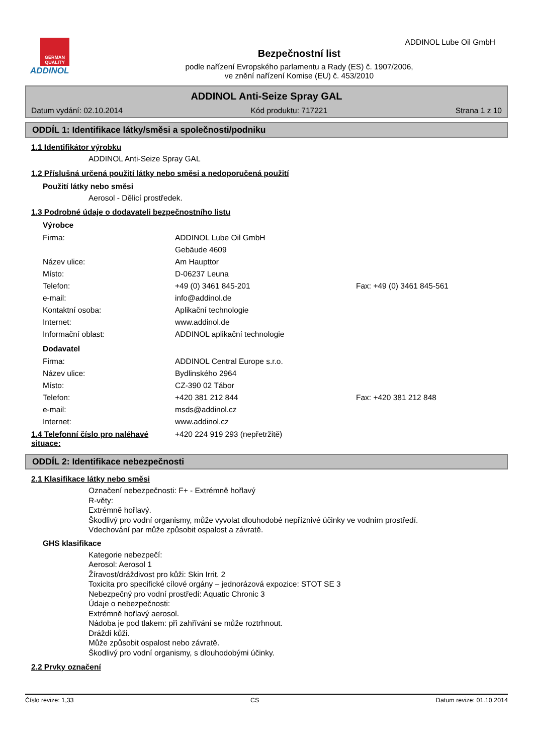GERMAN QUALITY
ADDINOL
Bezpečnostní list
podle nařízení Evropského parlamentu a Rady (ES) č. 1907/2006,
ve znění nařízení Komise (EU) č. 453/2010
ADDINOL Lube Oil GmbH
ADDINOL Anti-Seize Spray GAL
Datum vydání: 02.10.2014 Kód produktu: 717221 Strana 1 z 10
ODDÍL 1: Identifikace látky/směsi a společnosti/podniku
1.1 Identifikátor výrobku
ADDINOL Anti-Seize Spray GAL
1.2 Příslušná určená použití látky nebo směsi a nedoporučená použití
Použití látky nebo směsi
Aerosol - Dělicí prostředek.
1.3 Podrobné údaje o dodavateli bezpečnostního listu
Výrobce
Firma: ADDINOL Lube Oil GmbH
Gebäude 4609
Název ulice: Am Haupttor
Místo: D-06237 Leuna
Telefon: +49 (0) 3461 845-201 Fax: +49 (0) 3461 845-561
e-mail: info@addinol.de
Kontaktní osoba: Aplikační technologie
Internet: www.addinol.de
Informační oblast: ADDINOL aplikační technologie
Dodavatel
Firma: ADDINOL Central Europe s.r.o.
Název ulice: Bydlinského 2964
Místo: CZ-390 02 Tábor
Telefon: +420 381 212 844 Fax: +420 381 212 848
e-mail: msds@addinol.cz
Internet: www.addinol.cz
1.4 Telefonní číslo pro naléhavé situace: +420 224 919 293 (nepřetržitě)
ODDÍL 2: Identifikace nebezpečnosti
2.1 Klasifikace látky nebo směsi
Označení nebezpečnosti: F+ - Extrémně hořlavý
R-věty:
Extrémně hořlavý.
Škodlivý pro vodní organismy, může vyvolat dlouhodobé nepříznivé účinky ve vodním prostředí.
Vdechování par může způsobit ospalost a závratě.
GHS klasifikace
Kategorie nebezpečí:
Aerosol: Aerosol 1
Žíravost/dráždivost pro kůži: Skin Irrit. 2
Toxicita pro specifické cílové orgány – jednorázová expozice: STOT SE 3
Nebezpečný pro vodní prostředí: Aquatic Chronic 3
Údaje o nebezpečnosti:
Extrémně hořlavý aerosol.
Nádoba je pod tlakem: při zahřívání se může roztrhnout.
Dráždí kůži.
Může způsobit ospalost nebo závratě.
Škodlivý pro vodní organismy, s dlouhodobými účinky.
2.2 Prvky označení
Číslo revize: 1,33 CS Datum revize: 01.10.2014